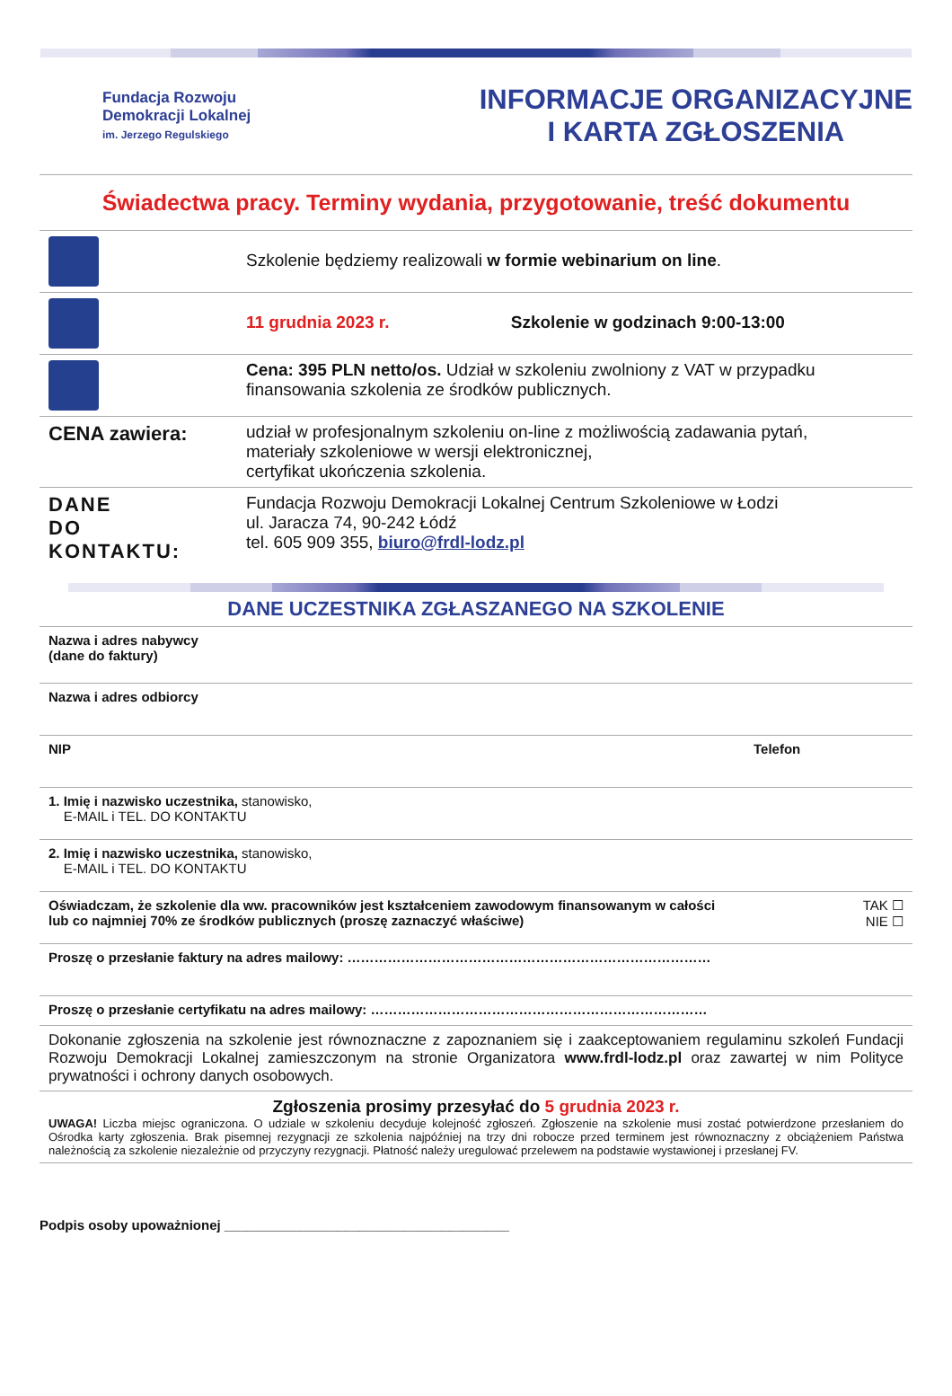Fundacja Rozwoju
Demokracji Lokalnej
im. Jerzego Regulskiego
INFORMACJE ORGANIZACYJNE
I KARTA ZGŁOSZENIA
Świadectwa pracy. Terminy wydania, przygotowanie, treść dokumentu
| | Szkolenie będziemy realizowali w formie webinarium on line . |
| | 11 grudnia 2023 r. Szkolenie w godzinach 9:00-13:00 |
| | Cena: 395 PLN netto/os. Udział w szkoleniu zwolniony z VAT w przypadku finansowania szkolenia ze środków publicznych. |
| CENA zawiera: | udział w profesjonalnym szkoleniu on-line z możliwością zadawania pytań, materiały szkoleniowe w wersji elektronicznej, certyfikat ukończenia szkolenia. |
| DANE DO KONTAKTU: | Fundacja Rozwoju Demokracji Lokalnej Centrum Szkoleniowe w Łodzi ul. Jaracza 74, 90-242 Łódź tel. 605 909 355, biuro@frdl-lodz.pl |
DANE UCZESTNIKA ZGŁASZANEGO NA SZKOLENIE
| Nazwa i adres nabywcy (dane do faktury) | |
| Nazwa i adres odbiorcy | |
| NIP | Telefon |
| 1. Imię i nazwisko uczestnika, stanowisko, E-MAIL i TEL. DO KONTAKTU | |
| 2. Imię i nazwisko uczestnika, stanowisko, E-MAIL i TEL. DO KONTAKTU | |
| Oświadczam, że szkolenie dla ww. pracowników jest kształceniem zawodowym finansowanym w całości lub co najmniej 70% ze środków publicznych (proszę zaznaczyć właściwe) | TAK ☐ NIE ☐ |
| Proszę o przesłanie faktury na adres mailowy: ……………………………………………………………………… | |
| Proszę o przesłanie certyfikatu na adres mailowy: ………………………………………………………………… | |
| Dokonanie zgłoszenia na szkolenie jest równoznaczne z zapoznaniem się i zaakceptowaniem regulaminu szkoleń Fundacji Rozwoju Demokracji Lokalnej zamieszczonym na stronie Organizatora www.frdl-lodz.pl oraz zawartej w nim Polityce prywatności i ochrony danych osobowych. | |
| Zgłoszenia prosimy przesyłać do 5 grudnia 2023 r. UWAGA! Liczba miejsc ograniczona. O udziale w szkoleniu decyduje kolejność zgłoszeń. Zgłoszenie na szkolenie musi zostać potwierdzone przesłaniem do Ośrodka karty zgłoszenia. Brak pisemnej rezygnacji ze szkolenia najpóźniej na trzy dni robocze przed terminem jest równoznaczny z obciążeniem Państwa należnością za szkolenie niezależnie od przyczyny rezygnacji. Płatność należy uregulować przelewem na podstawie wystawionej i przesłanej FV. | |
Podpis osoby upoważnionej ______________________________________